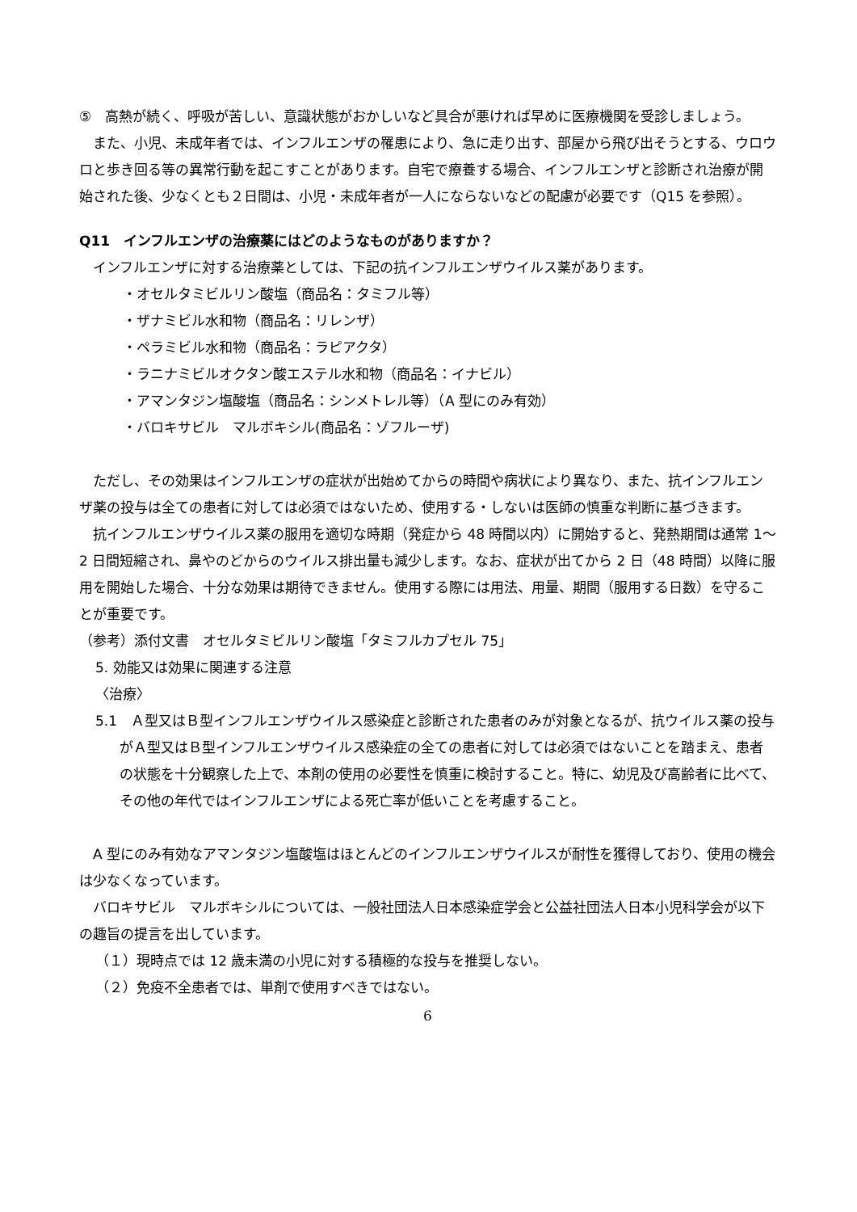⑤　高熱が続く、呼吸が苦しい、意識状態がおかしいなど具合が悪ければ早めに医療機関を受診しましょう。
また、小児、未成年者では、インフルエンザの罹患により、急に走り出す、部屋から飛び出そうとする、ウロウロと歩き回る等の異常行動を起こすことがあります。自宅で療養する場合、インフルエンザと診断され治療が開始された後、少なくとも２日間は、小児・未成年者が一人にならないなどの配慮が必要です（Q15 を参照）。
Q11　インフルエンザの治療薬にはどのようなものがありますか？
インフルエンザに対する治療薬としては、下記の抗インフルエンザウイルス薬があります。
・オセルタミビルリン酸塩（商品名：タミフル等）
・ザナミビル水和物（商品名：リレンザ）
・ペラミビル水和物（商品名：ラピアクタ）
・ラニナミビルオクタン酸エステル水和物（商品名：イナビル）
・アマンタジン塩酸塩（商品名：シンメトレル等）（A 型にのみ有効）
・バロキサビル　マルボキシル(商品名：ゾフルーザ)
ただし、その効果はインフルエンザの症状が出始めてからの時間や病状により異なり、また、抗インフルエンザ薬の投与は全ての患者に対しては必須ではないため、使用する・しないは医師の慎重な判断に基づきます。
抗インフルエンザウイルス薬の服用を適切な時期（発症から 48 時間以内）に開始すると、発熱期間は通常 1～2 日間短縮され、鼻やのどからのウイルス排出量も減少します。なお、症状が出てから 2 日（48 時間）以降に服用を開始した場合、十分な効果は期待できません。使用する際には用法、用量、期間（服用する日数）を守ることが重要です。
（参考）添付文書　オセルタミビルリン酸塩「タミフルカプセル 75」
5. 効能又は効果に関連する注意
〈治療〉
5.1　Ａ型又はＢ型インフルエンザウイルス感染症と診断された患者のみが対象となるが、抗ウイルス薬の投与がＡ型又はＢ型インフルエンザウイルス感染症の全ての患者に対しては必須ではないことを踏まえ、患者の状態を十分観察した上で、本剤の使用の必要性を慎重に検討すること。特に、幼児及び高齢者に比べて、その他の年代ではインフルエンザによる死亡率が低いことを考慮すること。
A 型にのみ有効なアマンタジン塩酸塩はほとんどのインフルエンザウイルスが耐性を獲得しており、使用の機会は少なくなっています。
バロキサビル　マルボキシルについては、一般社団法人日本感染症学会と公益社団法人日本小児科学会が以下の趣旨の提言を出しています。
（１）現時点では 12 歳未満の小児に対する積極的な投与を推奨しない。
（２）免疫不全患者では、単剤で使用すべきではない。
6